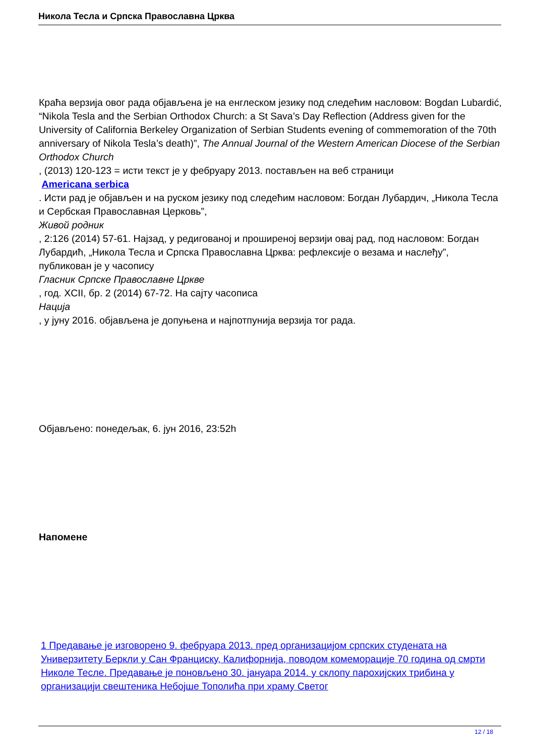Никола Тесла и Српска Православна Црква
Краћа верзија овог рада објављена је на енглеском језику под следећим насловом: Bogdan Lubardić, “Nikola Tesla and the Serbian Orthodox Church: a St Sava’s Day Reflection (Address given for the University of California Berkeley Organization of Serbian Students evening of commemoration of the 70th anniversary of Nikola Tesla’s death)”, The Annual Journal of the Western American Diocese of the Serbian Orthodox Church
, (2013) 120-123 = исти текст је у фебруару 2013. постављен на веб страници
Americana serbica
. Исти рад је објављен и на руском језику под следећим насловом: Богдан Лубардич, „Никола Тесла и Сербская Православная Церковь”,
Живой родник
, 2:126 (2014) 57-61. Најзад, у редигованој и проширеној верзији овај рад, под насловом: Богдан Лубардић, „Никола Тесла и Српска Православна Црква: рефлексије о везама и наслеђу”, публикован је у часопису
Гласник Српске Православне Цркве
, год. XCII, бр. 2 (2014) 67-72. На сајту часописа
Нација
, у јуну 2016. објављена је допуњена и најпотпунија верзија тог рада.
Објављено: понедељак, 6. јун 2016, 23:52h
Напомене
1 Предавање је изговорено 9. фебруара 2013. пред организацијом српских студената на Универзитету Беркли у Сан Франциску, Калифорнија, поводом комеморације 70 година од смрти Николе Тесле. Предавање је поновљено 30. јануара 2014. у склопу парохијских трибина у организацији свештеника Небојше Тополића при храму Светог
12 / 18